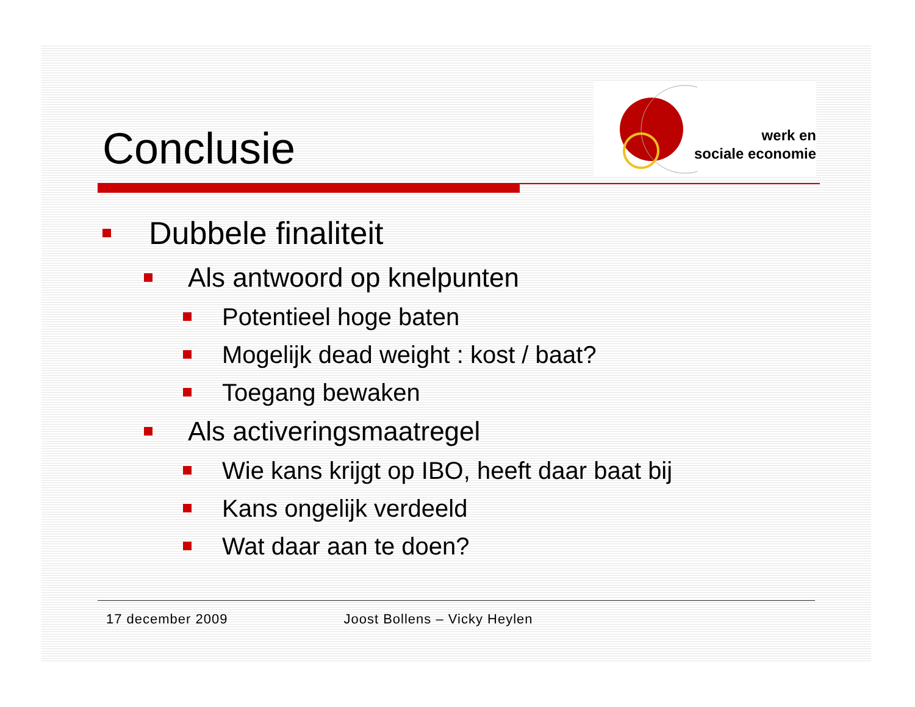Conclusie
werk en
sociale economie
Dubbele finaliteit
Als antwoord op knelpunten
Potentieel hoge baten
Mogelijk dead weight : kost / baat?
Toegang bewaken
Als activeringsmaatregel
Wie kans krijgt op IBO, heeft daar baat bij
Kans ongelijk verdeeld
Wat daar aan te doen?
17 december 2009 Joost Bollens – Vicky Heylen